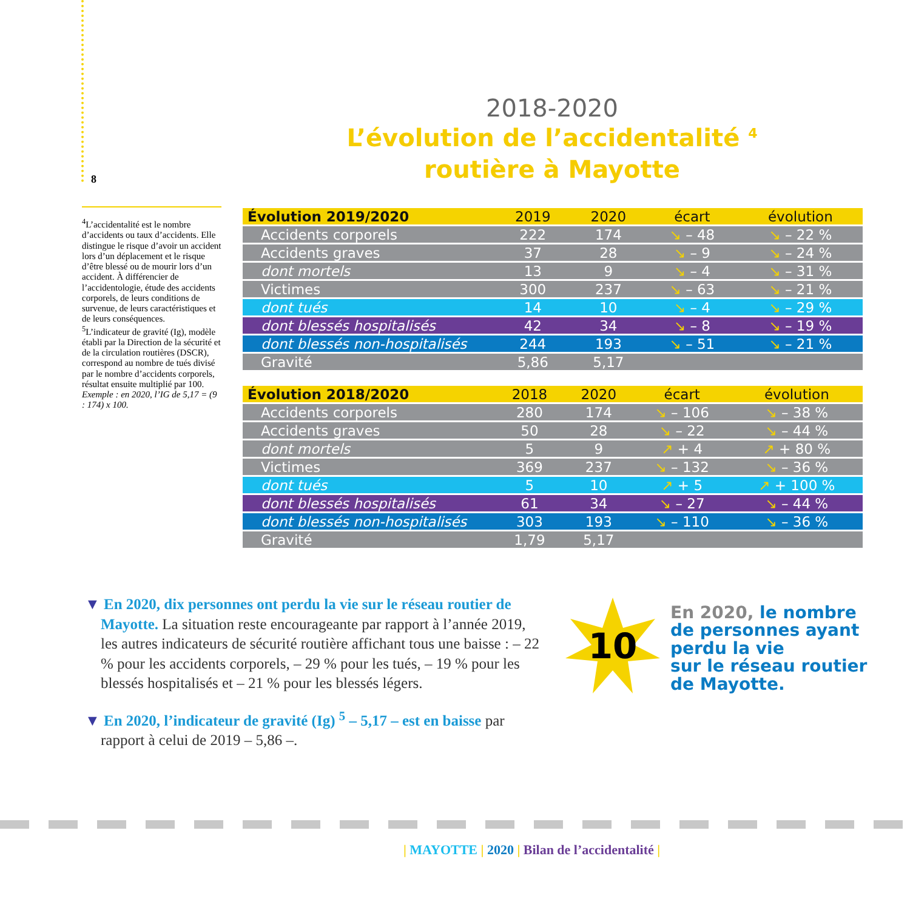8
2018-2020
L’évolution de l’accidentalité <sup>4</sup>
routière à Mayotte
<sup>4</sup> L’accidentalité est le nombre d’accidents ou taux d’accidents. Elle distingue le risque d’avoir un accident lors d’un déplacement et le risque d’être blessé ou de mourir lors d’un accident. À différencier de l’accidentologie, étude des accidents corporels, de leurs conditions de survenue, de leurs caractéristiques et de leurs conséquences.
<sup>5</sup> L’indicateur de gravité (Ig), modèle établi par la Direction de la sécurité et de la circulation routières (DSCR), correspond au nombre de tués divisé par le nombre d’accidents corporels, résultat ensuite multiplié par 100. Exemple : en 2020, l’IG de 5,17 = (9 : 174) x 100.
| Évolution 2019/2020 | 2019 | 2020 | écart | évolution |
| --- | --- | --- | --- | --- |
| Accidents corporels | 222 | 174 | ↘ – 48 | ↘ – 22 % |
| Accidents graves | 37 | 28 | ↘ – 9 | ↘ – 24 % |
| dont mortels | 13 | 9 | ↘ – 4 | ↘ – 31 % |
| Victimes | 300 | 237 | ↘ – 63 | ↘ – 21 % |
| dont tués | 14 | 10 | ↘ – 4 | ↘ – 29 % |
| dont blessés hospitalisés | 42 | 34 | ↘ – 8 | ↘ – 19 % |
| dont blessés non-hospitalisés | 244 | 193 | ↘ – 51 | ↘ – 21 % |
| Gravité | 5,86 | 5,17 | | |
| Évolution 2018/2020 | 2018 | 2020 | écart | évolution |
| --- | --- | --- | --- | --- |
| Accidents corporels | 280 | 174 | ↘ – 106 | ↘ – 38 % |
| Accidents graves | 50 | 28 | ↘ – 22 | ↘ – 44 % |
| dont mortels | 5 | 9 | ↗ + 4 | ↗ + 80 % |
| Victimes | 369 | 237 | ↘ – 132 | ↘ – 36 % |
| dont tués | 5 | 10 | ↗ + 5 | ↗ + 100 % |
| dont blessés hospitalisés | 61 | 34 | ↘ – 27 | ↘ – 44 % |
| dont blessés non-hospitalisés | 303 | 193 | ↘ – 110 | ↘ – 36 % |
| Gravité | 1,79 | 5,17 | | |
▼ En 2020, dix personnes ont perdu la vie sur le réseau routier de Mayotte. La situation reste encourageante par rapport à l’année 2019, les autres indicateurs de sécurité routière affichant tous une baisse : – 22 % pour les accidents corporels, – 29 % pour les tués, – 19 % pour les blessés hospitalisés et – 21 % pour les blessés légers.
▼ En 2020, l’indicateur de gravité (Ig) <sup>5</sup> – 5,17 – est en baisse par rapport à celui de 2019 – 5,86 –.
10
En 2020, le nombre
de personnes ayant
perdu la vie
sur le réseau routier
de Mayotte.
| MAYOTTE | 2020 | Bilan de l’accidentalité |